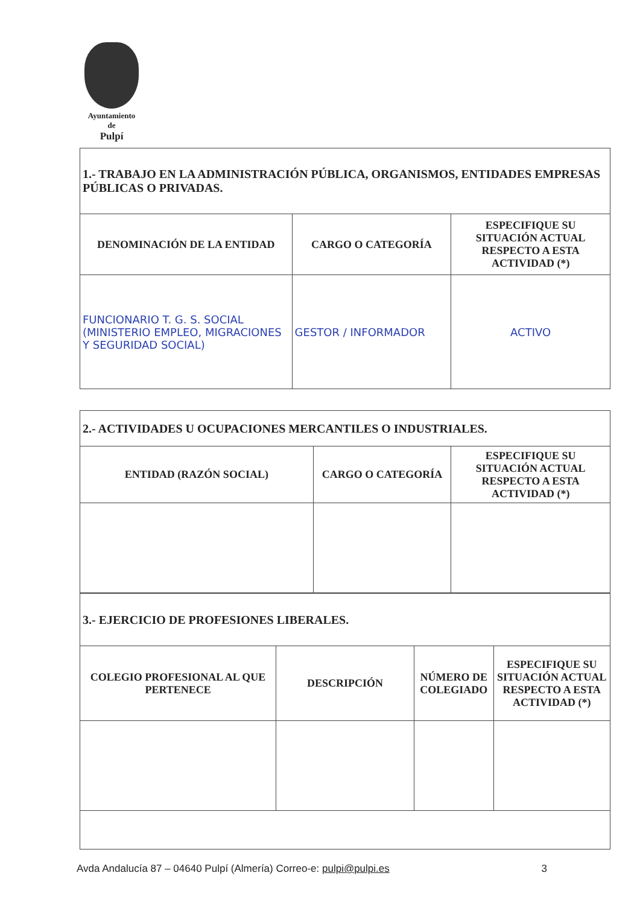Ayuntamiento
de
Pulpí
| 1.- TRABAJO EN LA ADMINISTRACIÓN PÚBLICA, ORGANISMOS, ENTIDADES EMPRESAS PÚBLICAS O PRIVADAS. | | |
| DENOMINACIÓN DE LA ENTIDAD | CARGO O CATEGORÍA | ESPECIFIQUE SU SITUACIÓN ACTUAL RESPECTO A ESTA ACTIVIDAD (*) |
| FUNCIONARIO T. G. S. SOCIAL (MINISTERIO EMPLEO, MIGRACIONES Y SEGURIDAD SOCIAL) | GESTOR / INFORMADOR | ACTIVO |
| 2.- ACTIVIDADES U OCUPACIONES MERCANTILES O INDUSTRIALES. | | |
| ENTIDAD (RAZÓN SOCIAL) | CARGO O CATEGORÍA | ESPECIFIQUE SU SITUACIÓN ACTUAL RESPECTO A ESTA ACTIVIDAD (*) |
| 3.- EJERCICIO DE PROFESIONES LIBERALES. | | | |
| COLEGIO PROFESIONAL AL QUE PERTENECE | DESCRIPCIÓN | NÚMERO DE COLEGIADO | ESPECIFIQUE SU SITUACIÓN ACTUAL RESPECTO A ESTA ACTIVIDAD (*) |
Avda Andalucía 87 – 04640 Pulpí (Almería) Correo-e: pulpi@pulpi.es 3